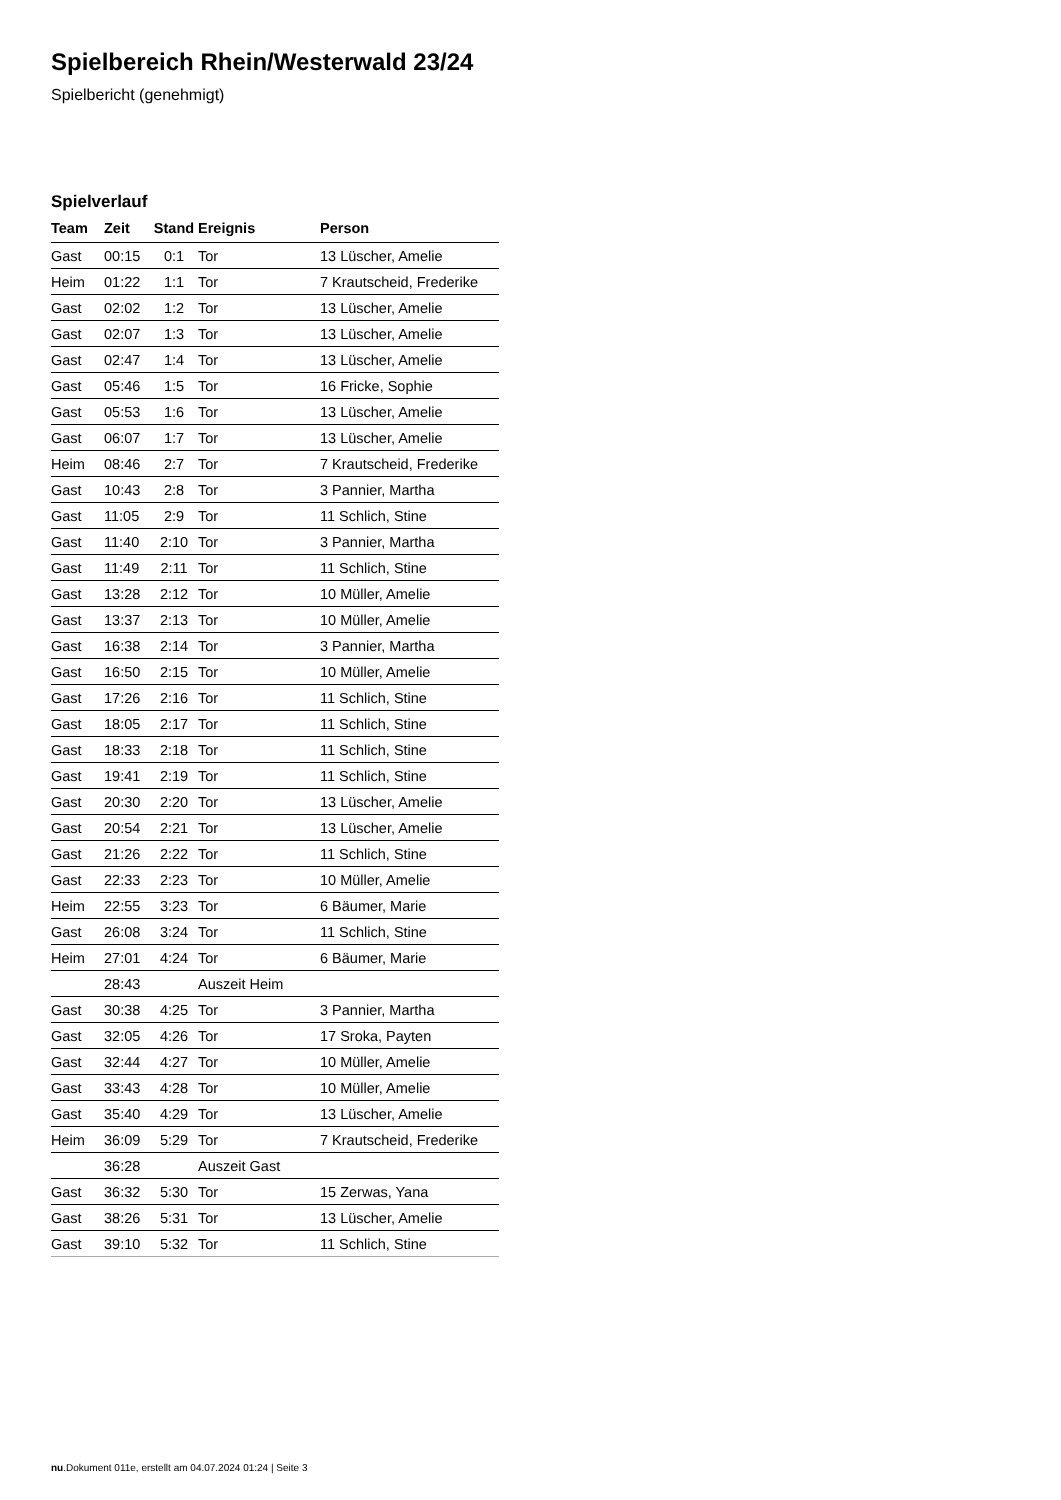Spielbereich Rhein/Westerwald 23/24
Spielbericht (genehmigt)
Spielverlauf
| Team | Zeit | Stand | Ereignis | Person |
| --- | --- | --- | --- | --- |
| Gast | 00:15 | 0:1 | Tor | 13 Lüscher, Amelie |
| Heim | 01:22 | 1:1 | Tor | 7 Krautscheid, Frederike |
| Gast | 02:02 | 1:2 | Tor | 13 Lüscher, Amelie |
| Gast | 02:07 | 1:3 | Tor | 13 Lüscher, Amelie |
| Gast | 02:47 | 1:4 | Tor | 13 Lüscher, Amelie |
| Gast | 05:46 | 1:5 | Tor | 16 Fricke, Sophie |
| Gast | 05:53 | 1:6 | Tor | 13 Lüscher, Amelie |
| Gast | 06:07 | 1:7 | Tor | 13 Lüscher, Amelie |
| Heim | 08:46 | 2:7 | Tor | 7 Krautscheid, Frederike |
| Gast | 10:43 | 2:8 | Tor | 3 Pannier, Martha |
| Gast | 11:05 | 2:9 | Tor | 11 Schlich, Stine |
| Gast | 11:40 | 2:10 | Tor | 3 Pannier, Martha |
| Gast | 11:49 | 2:11 | Tor | 11 Schlich, Stine |
| Gast | 13:28 | 2:12 | Tor | 10 Müller, Amelie |
| Gast | 13:37 | 2:13 | Tor | 10 Müller, Amelie |
| Gast | 16:38 | 2:14 | Tor | 3 Pannier, Martha |
| Gast | 16:50 | 2:15 | Tor | 10 Müller, Amelie |
| Gast | 17:26 | 2:16 | Tor | 11 Schlich, Stine |
| Gast | 18:05 | 2:17 | Tor | 11 Schlich, Stine |
| Gast | 18:33 | 2:18 | Tor | 11 Schlich, Stine |
| Gast | 19:41 | 2:19 | Tor | 11 Schlich, Stine |
| Gast | 20:30 | 2:20 | Tor | 13 Lüscher, Amelie |
| Gast | 20:54 | 2:21 | Tor | 13 Lüscher, Amelie |
| Gast | 21:26 | 2:22 | Tor | 11 Schlich, Stine |
| Gast | 22:33 | 2:23 | Tor | 10 Müller, Amelie |
| Heim | 22:55 | 3:23 | Tor | 6 Bäumer, Marie |
| Gast | 26:08 | 3:24 | Tor | 11 Schlich, Stine |
| Heim | 27:01 | 4:24 | Tor | 6 Bäumer, Marie |
| | 28:43 | | Auszeit Heim | |
| Gast | 30:38 | 4:25 | Tor | 3 Pannier, Martha |
| Gast | 32:05 | 4:26 | Tor | 17 Sroka, Payten |
| Gast | 32:44 | 4:27 | Tor | 10 Müller, Amelie |
| Gast | 33:43 | 4:28 | Tor | 10 Müller, Amelie |
| Gast | 35:40 | 4:29 | Tor | 13 Lüscher, Amelie |
| Heim | 36:09 | 5:29 | Tor | 7 Krautscheid, Frederike |
| | 36:28 | | Auszeit Gast | |
| Gast | 36:32 | 5:30 | Tor | 15 Zerwas, Yana |
| Gast | 38:26 | 5:31 | Tor | 13 Lüscher, Amelie |
| Gast | 39:10 | 5:32 | Tor | 11 Schlich, Stine |
nu.Dokument 011e, erstellt am 04.07.2024 01:24 | Seite 3